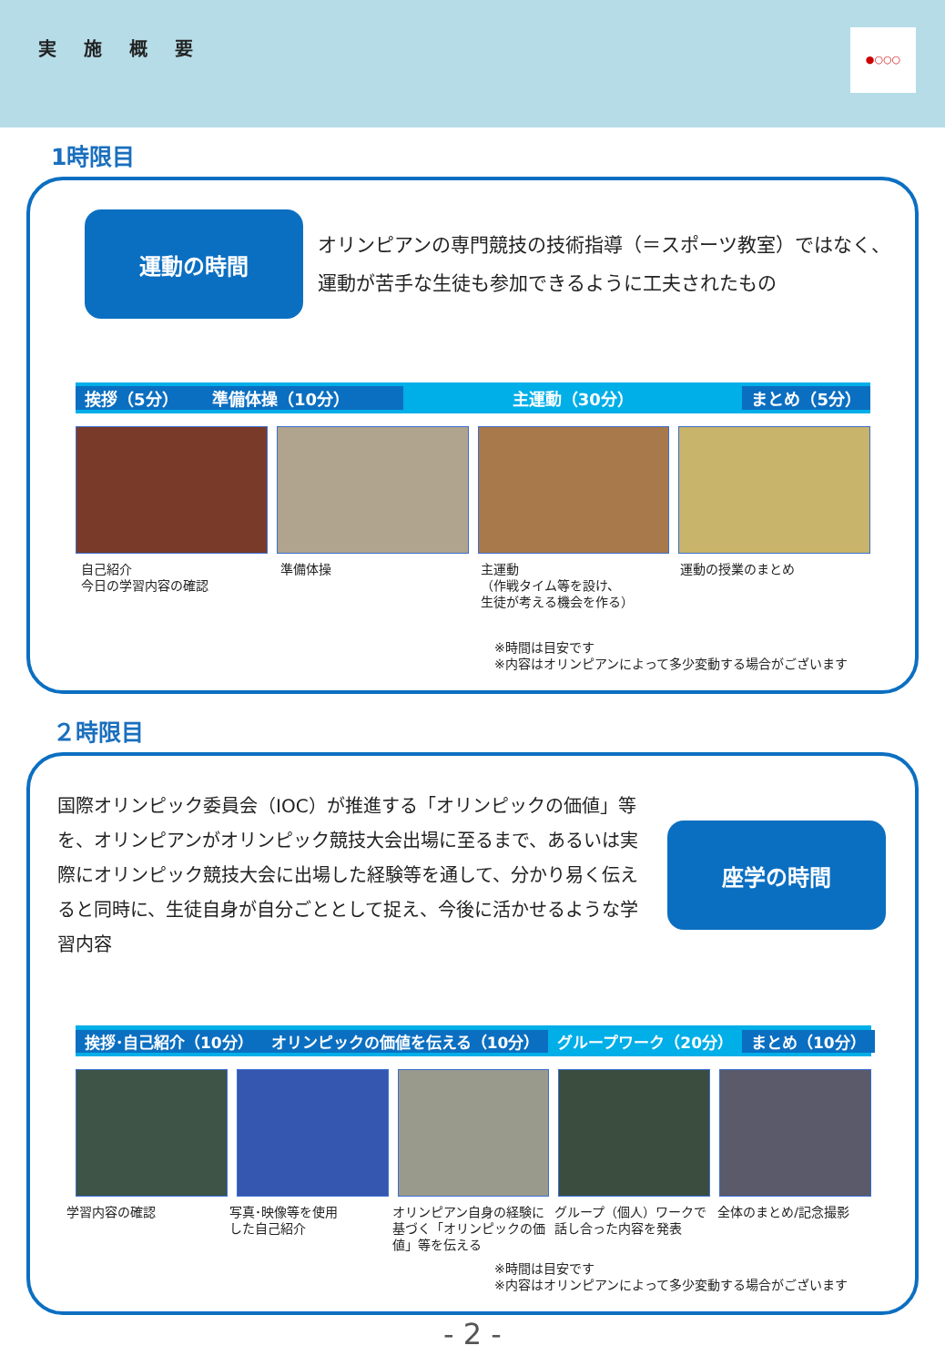実施概要
●○○○
1時限目
運動の時間
オリンピアンの専門競技の技術指導（＝スポーツ教室）ではなく、
運動が苦手な生徒も参加できるように工夫されたもの
挨拶（5分） 準備体操（10分） 主運動（30分） まとめ（5分）
自己紹介
今日の学習内容の確認
準備体操 主運動
（作戦タイム等を設け、
生徒が考える機会を作る）
運動の授業のまとめ
※時間は目安です
※内容はオリンピアンによって多少変動する場合がございます
２時限目
国際オリンピック委員会（IOC）が推進する「オリンピックの価値」等を、オリンピアンがオリンピック競技大会出場に至るまで、あるいは実際にオリンピック競技大会に出場した経験等を通して、分かり易く伝えると同時に、生徒自身が自分ごととして捉え、今後に活かせるような学習内容
座学の時間
挨拶･自己紹介（10分） オリンピックの価値を伝える（10分） グループワーク（20分） まとめ（10分）
学習内容の確認 写真･映像等を使用
した自己紹介
オリンピアン自身の経験に基づく「オリンピックの価値」等を伝える
グループ（個人）ワークで話し合った内容を発表
全体のまとめ/記念撮影
※時間は目安です
※内容はオリンピアンによって多少変動する場合がございます
- 2 -